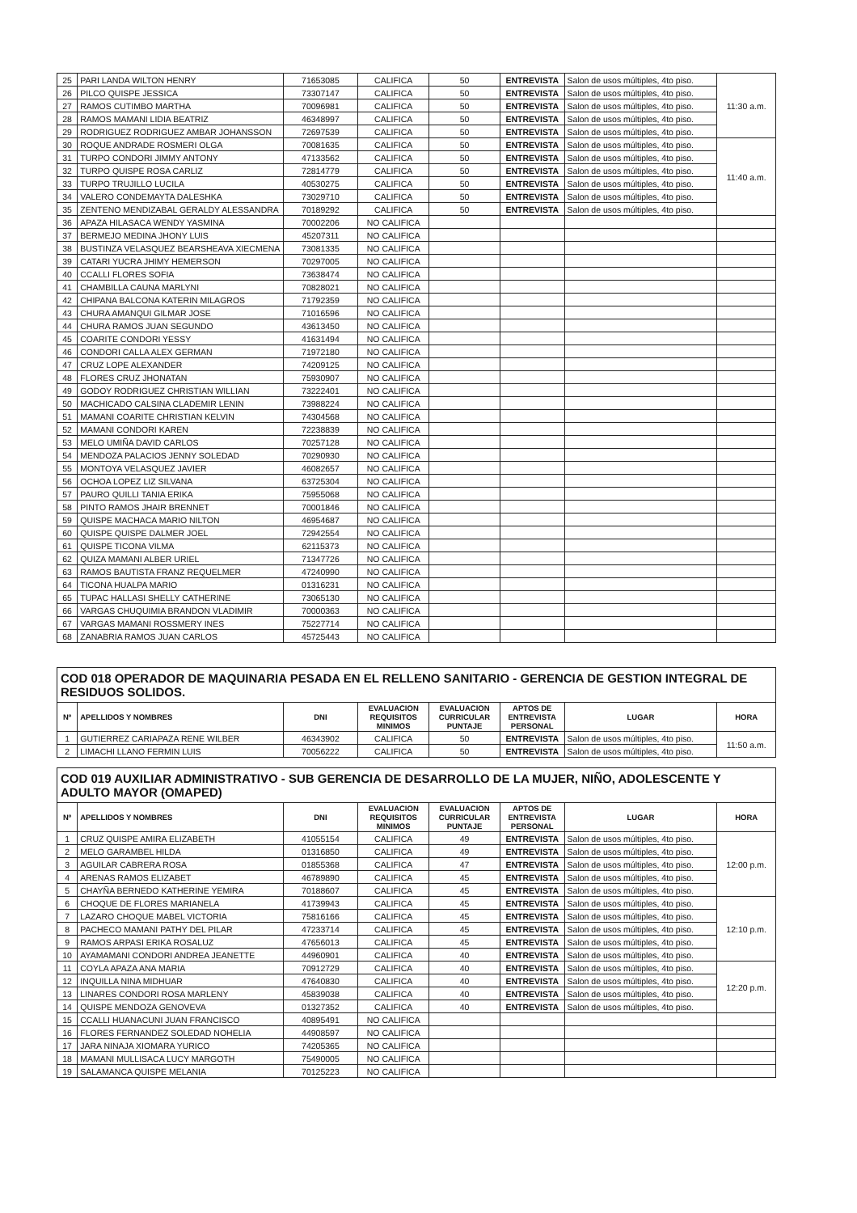| 25 | PARI LANDA WILTON HENRY | 71653085 | CALIFICA | 50 | ENTREVISTA | Salon de usos múltiples, 4to piso. | 11:30 a.m. |
| 26 | PILCO QUISPE JESSICA | 73307147 | CALIFICA | 50 | ENTREVISTA | Salon de usos múltiples, 4to piso. | |
| 27 | RAMOS CUTIMBO MARTHA | 70096981 | CALIFICA | 50 | ENTREVISTA | Salon de usos múltiples, 4to piso. | |
| 28 | RAMOS MAMANI LIDIA BEATRIZ | 46348997 | CALIFICA | 50 | ENTREVISTA | Salon de usos múltiples, 4to piso. | |
| 29 | RODRIGUEZ RODRIGUEZ AMBAR JOHANSSON | 72697539 | CALIFICA | 50 | ENTREVISTA | Salon de usos múltiples, 4to piso. | |
| 30 | ROQUE ANDRADE ROSMERI OLGA | 70081635 | CALIFICA | 50 | ENTREVISTA | Salon de usos múltiples, 4to piso. | 11:40 a.m. |
| 31 | TURPO CONDORI JIMMY ANTONY | 47133562 | CALIFICA | 50 | ENTREVISTA | Salon de usos múltiples, 4to piso. | |
| 32 | TURPO QUISPE ROSA CARLIZ | 72814779 | CALIFICA | 50 | ENTREVISTA | Salon de usos múltiples, 4to piso. | |
| 33 | TURPO TRUJILLO LUCILA | 40530275 | CALIFICA | 50 | ENTREVISTA | Salon de usos múltiples, 4to piso. | |
| 34 | VALERO CONDEMAYTA DALESHKA | 73029710 | CALIFICA | 50 | ENTREVISTA | Salon de usos múltiples, 4to piso. | |
| 35 | ZENTENO MENDIZABAL GERALDY ALESSANDRA | 70189292 | CALIFICA | 50 | ENTREVISTA | Salon de usos múltiples, 4to piso. | |
| 36 | APAZA HILASACA WENDY YASMINA | 70002206 | NO CALIFICA | | | | |
| 37 | BERMEJO MEDINA JHONY LUIS | 45207311 | NO CALIFICA | | | | |
| 38 | BUSTINZA VELASQUEZ BEARSHEAVA XIECMENA | 73081335 | NO CALIFICA | | | | |
| 39 | CATARI YUCRA JHIMY HEMERSON | 70297005 | NO CALIFICA | | | | |
| 40 | CCALLI FLORES SOFIA | 73638474 | NO CALIFICA | | | | |
| 41 | CHAMBILLA CAUNA MARLYNI | 70828021 | NO CALIFICA | | | | |
| 42 | CHIPANA BALCONA KATERIN MILAGROS | 71792359 | NO CALIFICA | | | | |
| 43 | CHURA AMANQUI GILMAR JOSE | 71016596 | NO CALIFICA | | | | |
| 44 | CHURA RAMOS JUAN SEGUNDO | 43613450 | NO CALIFICA | | | | |
| 45 | COARITE CONDORI YESSY | 41631494 | NO CALIFICA | | | | |
| 46 | CONDORI CALLA ALEX GERMAN | 71972180 | NO CALIFICA | | | | |
| 47 | CRUZ LOPE ALEXANDER | 74209125 | NO CALIFICA | | | | |
| 48 | FLORES CRUZ JHONATAN | 75930907 | NO CALIFICA | | | | |
| 49 | GODOY RODRIGUEZ CHRISTIAN WILLIAN | 73222401 | NO CALIFICA | | | | |
| 50 | MACHICADO CALSINA CLADEMIR LENIN | 73988224 | NO CALIFICA | | | | |
| 51 | MAMANI COARITE CHRISTIAN KELVIN | 74304568 | NO CALIFICA | | | | |
| 52 | MAMANI CONDORI KAREN | 72238839 | NO CALIFICA | | | | |
| 53 | MELO UMIÑA DAVID CARLOS | 70257128 | NO CALIFICA | | | | |
| 54 | MENDOZA PALACIOS JENNY SOLEDAD | 70290930 | NO CALIFICA | | | | |
| 55 | MONTOYA VELASQUEZ JAVIER | 46082657 | NO CALIFICA | | | | |
| 56 | OCHOA LOPEZ LIZ SILVANA | 63725304 | NO CALIFICA | | | | |
| 57 | PAURO QUILLI TANIA ERIKA | 75955068 | NO CALIFICA | | | | |
| 58 | PINTO RAMOS JHAIR BRENNET | 70001846 | NO CALIFICA | | | | |
| 59 | QUISPE MACHACA MARIO NILTON | 46954687 | NO CALIFICA | | | | |
| 60 | QUISPE QUISPE DALMER JOEL | 72942554 | NO CALIFICA | | | | |
| 61 | QUISPE TICONA VILMA | 62115373 | NO CALIFICA | | | | |
| 62 | QUIZA MAMANI ALBER URIEL | 71347726 | NO CALIFICA | | | | |
| 63 | RAMOS BAUTISTA FRANZ REQUELMER | 47240990 | NO CALIFICA | | | | |
| 64 | TICONA HUALPA MARIO | 01316231 | NO CALIFICA | | | | |
| 65 | TUPAC HALLASI SHELLY CATHERINE | 73065130 | NO CALIFICA | | | | |
| 66 | VARGAS CHUQUIMIA BRANDON VLADIMIR | 70000363 | NO CALIFICA | | | | |
| 67 | VARGAS MAMANI ROSSMERY INES | 75227714 | NO CALIFICA | | | | |
| 68 | ZANABRIA RAMOS JUAN CARLOS | 45725443 | NO CALIFICA | | | | |
| COD 018 OPERADOR DE MAQUINARIA PESADA EN EL RELLENO SANITARIO - GERENCIA DE GESTION INTEGRAL DE RESIDUOS SOLIDOS. | | | | | | | |
| Nº | APELLIDOS Y NOMBRES | DNI | EVALUACION REQUISITOS MINIMOS | EVALUACION CURRICULAR PUNTAJE | APTOS DE ENTREVISTA PERSONAL | LUGAR | HORA |
| 1 | GUTIERREZ CARIAPAZA RENE WILBER | 46343902 | CALIFICA | 50 | ENTREVISTA | Salon de usos múltiples, 4to piso. | 11:50 a.m. |
| 2 | LIMACHI LLANO FERMIN LUIS | 70056222 | CALIFICA | 50 | ENTREVISTA | Salon de usos múltiples, 4to piso. | |
| COD 019 AUXILIAR ADMINISTRATIVO - SUB GERENCIA DE DESARROLLO DE LA MUJER, NIÑO, ADOLESCENTE Y ADULTO MAYOR (OMAPED) | | | | | | | |
| Nº | APELLIDOS Y NOMBRES | DNI | EVALUACION REQUISITOS MINIMOS | EVALUACION CURRICULAR PUNTAJE | APTOS DE ENTREVISTA PERSONAL | LUGAR | HORA |
| 1 | CRUZ QUISPE AMIRA ELIZABETH | 41055154 | CALIFICA | 49 | ENTREVISTA | Salon de usos múltiples, 4to piso. | 12:00 p.m. |
| 2 | MELO GARAMBEL HILDA | 01316850 | CALIFICA | 49 | ENTREVISTA | Salon de usos múltiples, 4to piso. | |
| 3 | AGUILAR CABRERA ROSA | 01855368 | CALIFICA | 47 | ENTREVISTA | Salon de usos múltiples, 4to piso. | |
| 4 | ARENAS RAMOS ELIZABET | 46789890 | CALIFICA | 45 | ENTREVISTA | Salon de usos múltiples, 4to piso. | |
| 5 | CHAYÑA BERNEDO KATHERINE YEMIRA | 70188607 | CALIFICA | 45 | ENTREVISTA | Salon de usos múltiples, 4to piso. | |
| 6 | CHOQUE DE FLORES MARIANELA | 41739943 | CALIFICA | 45 | ENTREVISTA | Salon de usos múltiples, 4to piso. | 12:10 p.m. |
| 7 | LAZARO CHOQUE MABEL VICTORIA | 75816166 | CALIFICA | 45 | ENTREVISTA | Salon de usos múltiples, 4to piso. | |
| 8 | PACHECO MAMANI PATHY DEL PILAR | 47233714 | CALIFICA | 45 | ENTREVISTA | Salon de usos múltiples, 4to piso. | |
| 9 | RAMOS ARPASI ERIKA ROSALUZ | 47656013 | CALIFICA | 45 | ENTREVISTA | Salon de usos múltiples, 4to piso. | |
| 10 | AYAMAMANI CONDORI ANDREA JEANETTE | 44960901 | CALIFICA | 40 | ENTREVISTA | Salon de usos múltiples, 4to piso. | |
| 11 | COYLA APAZA ANA MARIA | 70912729 | CALIFICA | 40 | ENTREVISTA | Salon de usos múltiples, 4to piso. | 12:20 p.m. |
| 12 | INQUILLA NINA MIDHUAR | 47640830 | CALIFICA | 40 | ENTREVISTA | Salon de usos múltiples, 4to piso. | |
| 13 | LINARES CONDORI ROSA MARLENY | 45839038 | CALIFICA | 40 | ENTREVISTA | Salon de usos múltiples, 4to piso. | |
| 14 | QUISPE MENDOZA GENOVEVA | 01327352 | CALIFICA | 40 | ENTREVISTA | Salon de usos múltiples, 4to piso. | |
| 15 | CCALLI HUANACUNI JUAN FRANCISCO | 40895491 | NO CALIFICA | | | | |
| 16 | FLORES FERNANDEZ SOLEDAD NOHELIA | 44908597 | NO CALIFICA | | | | |
| 17 | JARA NINAJA XIOMARA YURICO | 74205365 | NO CALIFICA | | | | |
| 18 | MAMANI MULLISACA LUCY MARGOTH | 75490005 | NO CALIFICA | | | | |
| 19 | SALAMANCA QUISPE MELANIA | 70125223 | NO CALIFICA | | | | |